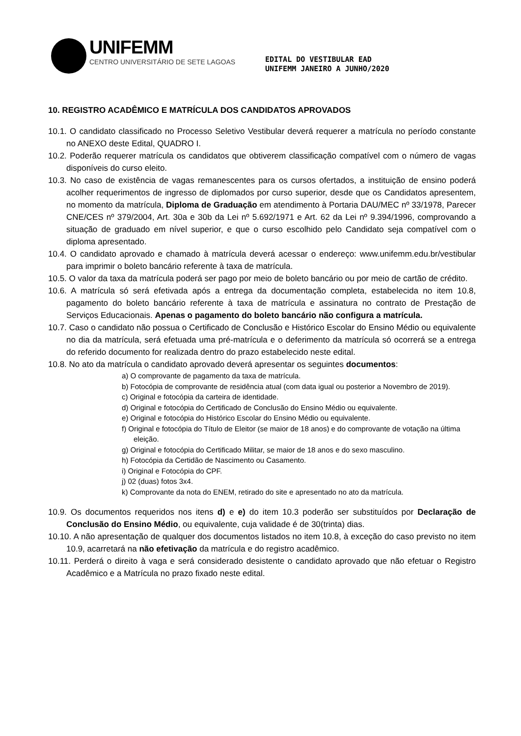UNIFEMM
CENTRO UNIVERSITÁRIO DE SETE LAGOAS
EDITAL DO VESTIBULAR EAD
UNIFEMM JANEIRO A JUNHO/2020
10. REGISTRO ACADÊMICO E MATRÍCULA DOS CANDIDATOS APROVADOS
10.1. O candidato classificado no Processo Seletivo Vestibular deverá requerer a matrícula no período constante no ANEXO deste Edital, QUADRO I.
10.2. Poderão requerer matrícula os candidatos que obtiverem classificação compatível com o número de vagas disponíveis do curso eleito.
10.3. No caso de existência de vagas remanescentes para os cursos ofertados, a instituição de ensino poderá acolher requerimentos de ingresso de diplomados por curso superior, desde que os Candidatos apresentem, no momento da matrícula, Diploma de Graduação em atendimento à Portaria DAU/MEC nº 33/1978, Parecer CNE/CES nº 379/2004, Art. 30a e 30b da Lei nº 5.692/1971 e Art. 62 da Lei nº 9.394/1996, comprovando a situação de graduado em nível superior, e que o curso escolhido pelo Candidato seja compatível com o diploma apresentado.
10.4. O candidato aprovado e chamado à matrícula deverá acessar o endereço: www.unifemm.edu.br/vestibular para imprimir o boleto bancário referente à taxa de matrícula.
10.5. O valor da taxa da matrícula poderá ser pago por meio de boleto bancário ou por meio de cartão de crédito.
10.6. A matrícula só será efetivada após a entrega da documentação completa, estabelecida no item 10.8, pagamento do boleto bancário referente à taxa de matrícula e assinatura no contrato de Prestação de Serviços Educacionais. Apenas o pagamento do boleto bancário não configura a matrícula.
10.7. Caso o candidato não possua o Certificado de Conclusão e Histórico Escolar do Ensino Médio ou equivalente no dia da matrícula, será efetuada uma pré-matrícula e o deferimento da matrícula só ocorrerá se a entrega do referido documento for realizada dentro do prazo estabelecido neste edital.
10.8. No ato da matrícula o candidato aprovado deverá apresentar os seguintes documentos:
a) O comprovante de pagamento da taxa de matrícula.
b) Fotocópia de comprovante de residência atual (com data igual ou posterior a Novembro de 2019).
c) Original e fotocópia da carteira de identidade.
d) Original e fotocópia do Certificado de Conclusão do Ensino Médio ou equivalente.
e) Original e fotocópia do Histórico Escolar do Ensino Médio ou equivalente.
f) Original e fotocópia do Título de Eleitor (se maior de 18 anos) e do comprovante de votação na última eleição.
g) Original e fotocópia do Certificado Militar, se maior de 18 anos e do sexo masculino.
h) Fotocópia da Certidão de Nascimento ou Casamento.
i) Original e Fotocópia do CPF.
j) 02 (duas) fotos 3x4.
k) Comprovante da nota do ENEM, retirado do site e apresentado no ato da matrícula.
10.9. Os documentos requeridos nos itens d) e e) do item 10.3 poderão ser substituídos por Declaração de Conclusão do Ensino Médio, ou equivalente, cuja validade é de 30(trinta) dias.
10.10. A não apresentação de qualquer dos documentos listados no item 10.8, à exceção do caso previsto no item 10.9, acarretará na não efetivação da matrícula e do registro acadêmico.
10.11. Perderá o direito à vaga e será considerado desistente o candidato aprovado que não efetuar o Registro Acadêmico e a Matrícula no prazo fixado neste edital.